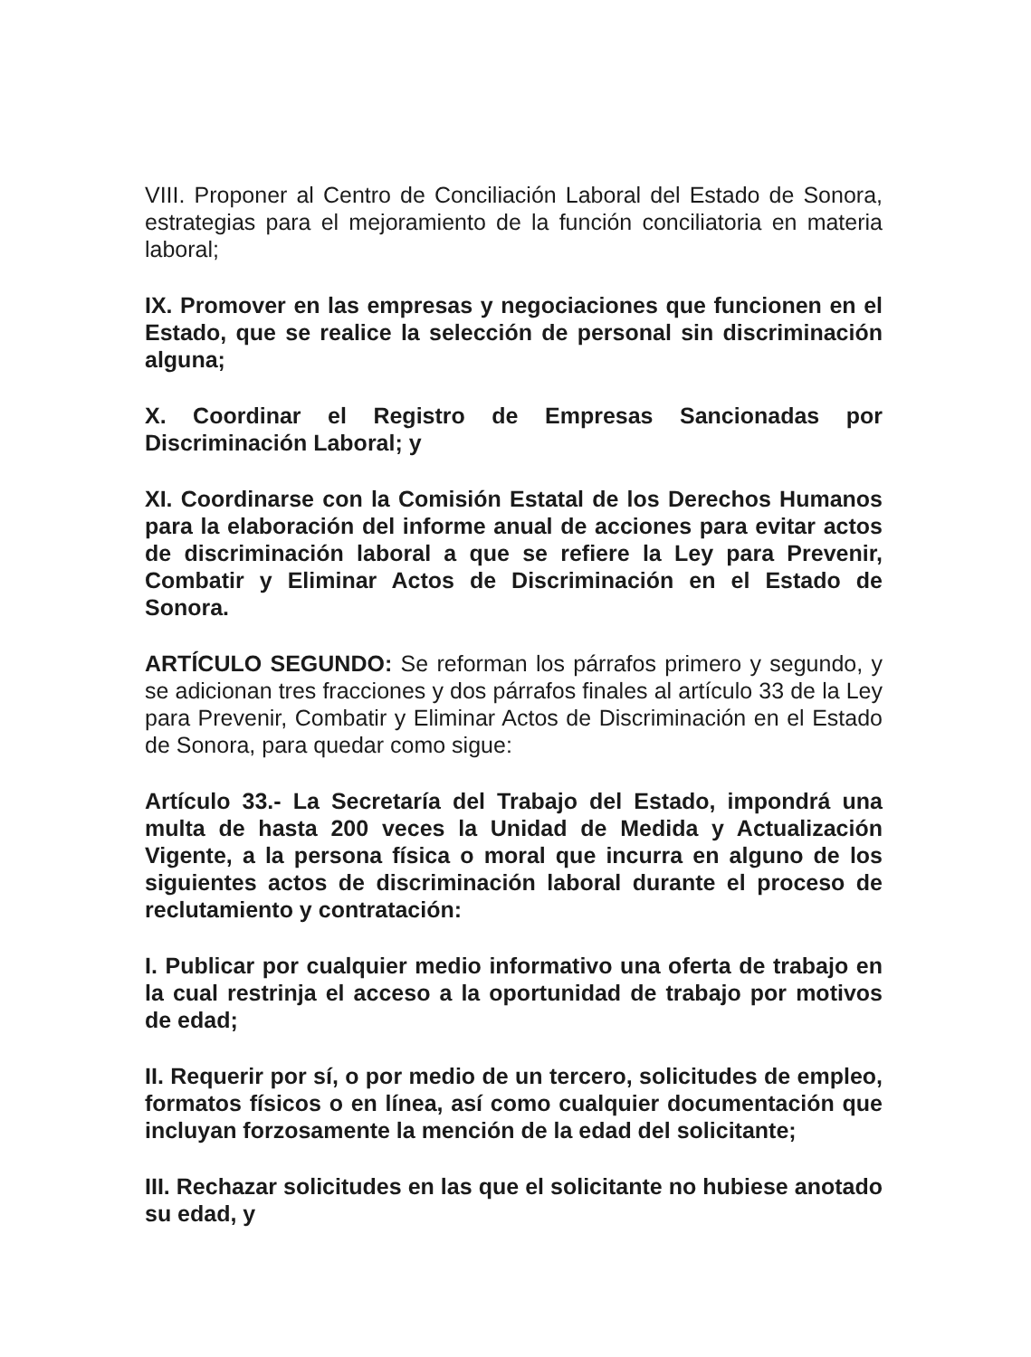VIII. Proponer al Centro de Conciliación Laboral del Estado de Sonora, estrategias para el mejoramiento de la función conciliatoria en materia laboral;
IX. Promover en las empresas y negociaciones que funcionen en el Estado, que se realice la selección de personal sin discriminación alguna;
X. Coordinar el Registro de Empresas Sancionadas por Discriminación Laboral; y
XI. Coordinarse con la Comisión Estatal de los Derechos Humanos para la elaboración del informe anual de acciones para evitar actos de discriminación laboral a que se refiere la Ley para Prevenir, Combatir y Eliminar Actos de Discriminación en el Estado de Sonora.
ARTÍCULO SEGUNDO: Se reforman los párrafos primero y segundo, y se adicionan tres fracciones y dos párrafos finales al artículo 33 de la Ley para Prevenir, Combatir y Eliminar Actos de Discriminación en el Estado de Sonora, para quedar como sigue:
Artículo 33.- La Secretaría del Trabajo del Estado, impondrá una multa de hasta 200 veces la Unidad de Medida y Actualización Vigente, a la persona física o moral que incurra en alguno de los siguientes actos de discriminación laboral durante el proceso de reclutamiento y contratación:
I. Publicar por cualquier medio informativo una oferta de trabajo en la cual restrinja el acceso a la oportunidad de trabajo por motivos de edad;
II. Requerir por sí, o por medio de un tercero, solicitudes de empleo, formatos físicos o en línea, así como cualquier documentación que incluyan forzosamente la mención de la edad del solicitante;
III. Rechazar solicitudes en las que el solicitante no hubiese anotado su edad, y